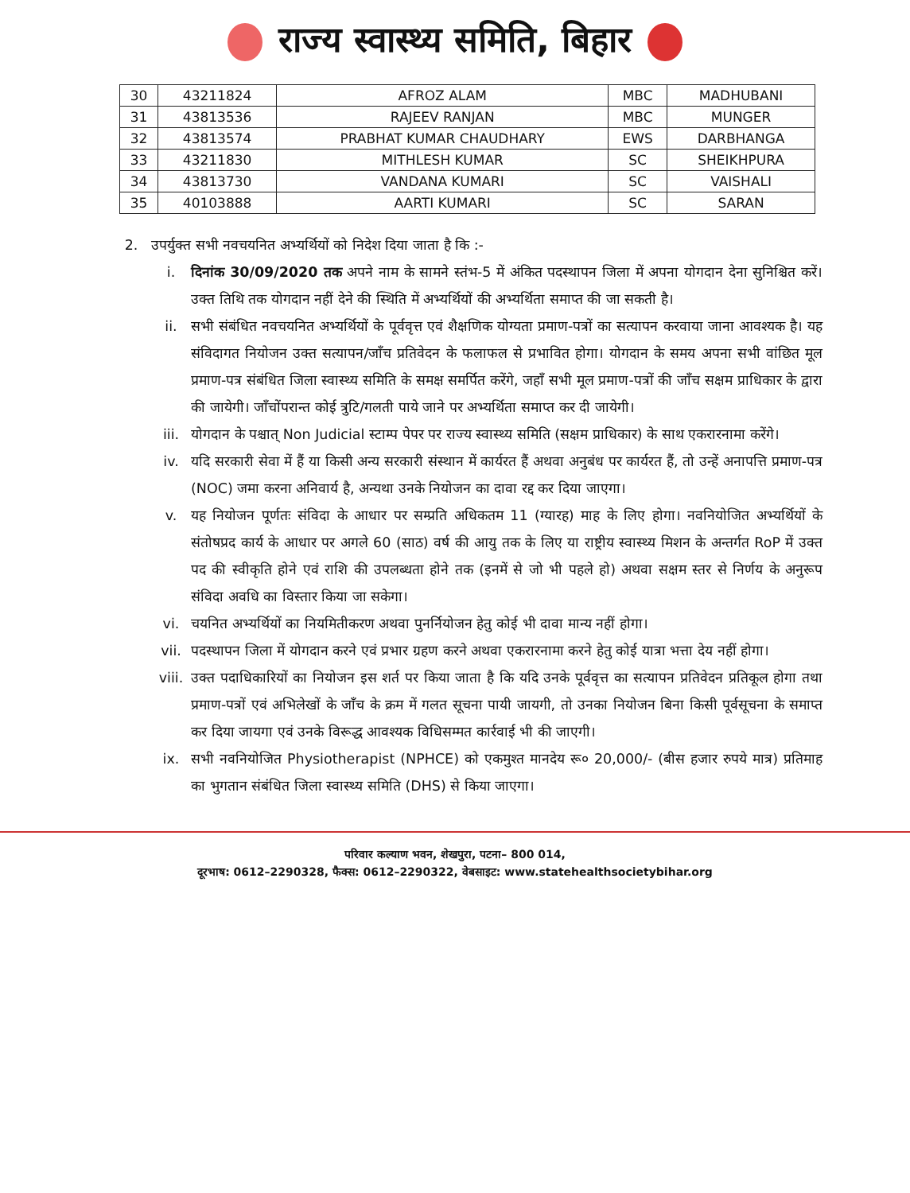राज्य स्वास्थ्य समिति, बिहार
| 30 | 43211824 | AFROZ ALAM | MBC | MADHUBANI |
| 31 | 43813536 | RAJEEV RANJAN | MBC | MUNGER |
| 32 | 43813574 | PRABHAT KUMAR CHAUDHARY | EWS | DARBHANGA |
| 33 | 43211830 | MITHLESH KUMAR | SC | SHEIKHPURA |
| 34 | 43813730 | VANDANA KUMARI | SC | VAISHALI |
| 35 | 40103888 | AARTI KUMARI | SC | SARAN |
2. उपर्युक्त सभी नवचयनित अभ्यर्थियों को निदेश दिया जाता है कि :-
i. दिनांक 30/09/2020 तक अपने नाम के सामने स्तंभ-5 में अंकित पदस्थापन जिला में अपना योगदान देना सुनिश्चित करें। उक्त तिथि तक योगदान नहीं देने की स्थिति में अभ्यर्थियों की अभ्यर्थिता समाप्त की जा सकती है।
ii. सभी संबंधित नवचयनित अभ्यर्थियों के पूर्ववृत्त एवं शैक्षणिक योग्यता प्रमाण-पत्रों का सत्यापन करवाया जाना आवश्यक है। यह संविदागत नियोजन उक्त सत्यापन/जाँच प्रतिवेदन के फलाफल से प्रभावित होगा। योगदान के समय अपना सभी वांछित मूल प्रमाण-पत्र संबंधित जिला स्वास्थ्य समिति के समक्ष समर्पित करेंगे, जहाँ सभी मूल प्रमाण-पत्रों की जाँच सक्षम प्राधिकार के द्वारा की जायेगी। जाँचोंपरान्त कोई त्रुटि/गलती पाये जाने पर अभ्यर्थिता समाप्त कर दी जायेगी।
iii. योगदान के पश्चात् Non Judicial स्टाम्प पेपर पर राज्य स्वास्थ्य समिति (सक्षम प्राधिकार) के साथ एकरारनामा करेंगे।
iv. यदि सरकारी सेवा में हैं या किसी अन्य सरकारी संस्थान में कार्यरत हैं अथवा अनुबंध पर कार्यरत हैं, तो उन्हें अनापत्ति प्रमाण-पत्र (NOC) जमा करना अनिवार्य है, अन्यथा उनके नियोजन का दावा रद्द कर दिया जाएगा।
v. यह नियोजन पूर्णतः संविदा के आधार पर सम्प्रति अधिकतम 11 (ग्यारह) माह के लिए होगा। नवनियोजित अभ्यर्थियों के संतोषप्रद कार्य के आधार पर अगले 60 (साठ) वर्ष की आयु तक के लिए या राष्ट्रीय स्वास्थ्य मिशन के अन्तर्गत RoP में उक्त पद की स्वीकृति होने एवं राशि की उपलब्धता होने तक (इनमें से जो भी पहले हो) अथवा सक्षम स्तर से निर्णय के अनुरूप संविदा अवधि का विस्तार किया जा सकेगा।
vi. चयनित अभ्यर्थियों का नियमितीकरण अथवा पुनर्नियोजन हेतु कोई भी दावा मान्य नहीं होगा।
vii. पदस्थापन जिला में योगदान करने एवं प्रभार ग्रहण करने अथवा एकरारनामा करने हेतु कोई यात्रा भत्ता देय नहीं होगा।
viii.
उक्त पदाधिकारियों का नियोजन इस शर्त पर किया जाता है कि यदि उनके पूर्ववृत्त का सत्यापन प्रतिवेदन प्रतिकूल होगा तथा प्रमाण-पत्रों एवं अभिलेखों के जाँच के क्रम में गलत सूचना पायी जायगी, तो उनका नियोजन बिना किसी पूर्वसूचना के समाप्त कर दिया जायगा एवं उनके विरूद्ध आवश्यक विधिसम्मत कार्रवाई भी की जाएगी।
ix. सभी नवनियोजित Physiotherapist (NPHCE) को एकमुश्त मानदेय रू० 20,000/- (बीस हजार रुपये मात्र) प्रतिमाह का भुगतान संबंधित जिला स्वास्थ्य समिति (DHS) से किया जाएगा।
परिवार कल्याण भवन, शेखपुरा, पटना– 800 014,
दूरभाष: 0612–2290328, फैक्स: 0612–2290322, वेबसाइट: www.statehealthsocietybihar.org